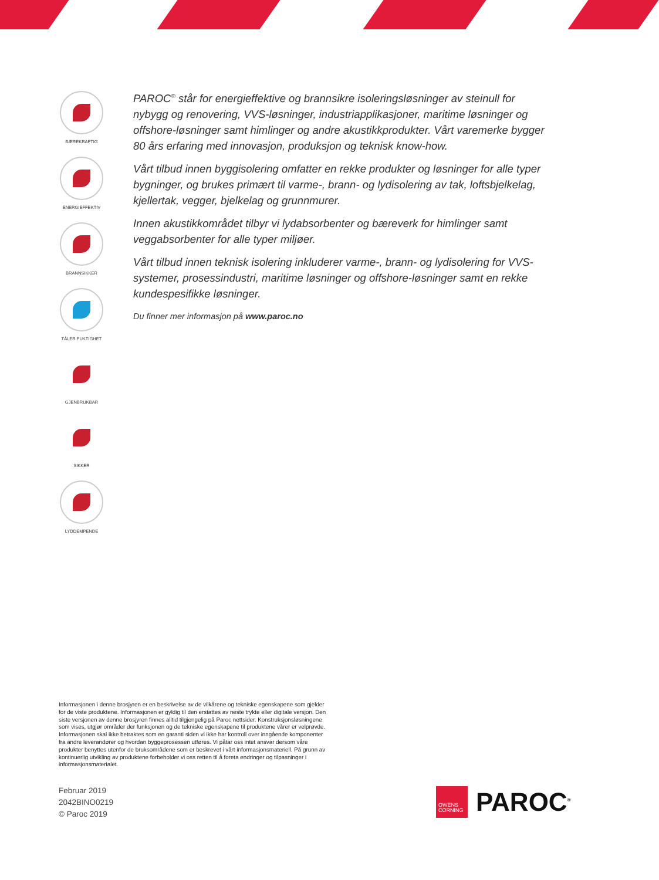BÆREKRAFTIG
ENERGIEFFEKTIV
BRANNSIKKER
TÅLER FUKTIGHET
GJENBRUKBAR
SIKKER
LYDDEMPENDE
PAROC<sup>®</sup> står for energieffektive og brannsikre isoleringsløsninger av steinull for nybygg og renovering, VVS-løsninger, industriapplikasjoner, maritime løsninger og offshore-løsninger samt himlinger og andre akustikkprodukter. Vårt varemerke bygger 80 års erfaring med innovasjon, produksjon og teknisk know-how.
Vårt tilbud innen byggisolering omfatter en rekke produkter og løsninger for alle typer bygninger, og brukes primært til varme-, brann- og lydisolering av tak, loftsbjelkelag, kjellertak, vegger, bjelkelag og grunnmurer.
Innen akustikkområdet tilbyr vi lydabsorbenter og bæreverk for himlinger samt veggabsorbenter for alle typer miljøer.
Vårt tilbud innen teknisk isolering inkluderer varme-, brann- og lydisolering for VVS-systemer, prosessindustri, maritime løsninger og offshore-løsninger samt en rekke kundespesifikke løsninger.
Du finner mer informasjon på www.paroc.no
Informasjonen i denne brosjyren er en beskrivelse av de vilkårene og tekniske egenskapene som gjelder for de viste produktene. Informasjonen er gyldig til den erstattes av neste trykte eller digitale versjon. Den siste versjonen av denne brosjyren finnes alltid tilgjengelig på Paroc nettsider. Konstruksjonsløsningene som vises, utgjør områder der funksjonen og de tekniske egenskapene til produktene vårer er velprøvde. Informasjonen skal ikke betraktes som en garanti siden vi ikke har kontroll over inngående komponenter fra andre leverandører og hvordan byggeprosessen utføres. Vi påtar oss intet ansvar dersom våre produkter benyttes utenfor de bruksområdene som er beskrevet i vårt informasjonsmateriell. På grunn av kontinuerlig utvikling av produktene forbeholder vi oss retten til å foreta endringer og tilpasninger i informasjonsmaterialet.
Februar 2019
2042BINO0219
© Paroc 2019
OWENS
CORNING
PAROC<sup>®</sup>